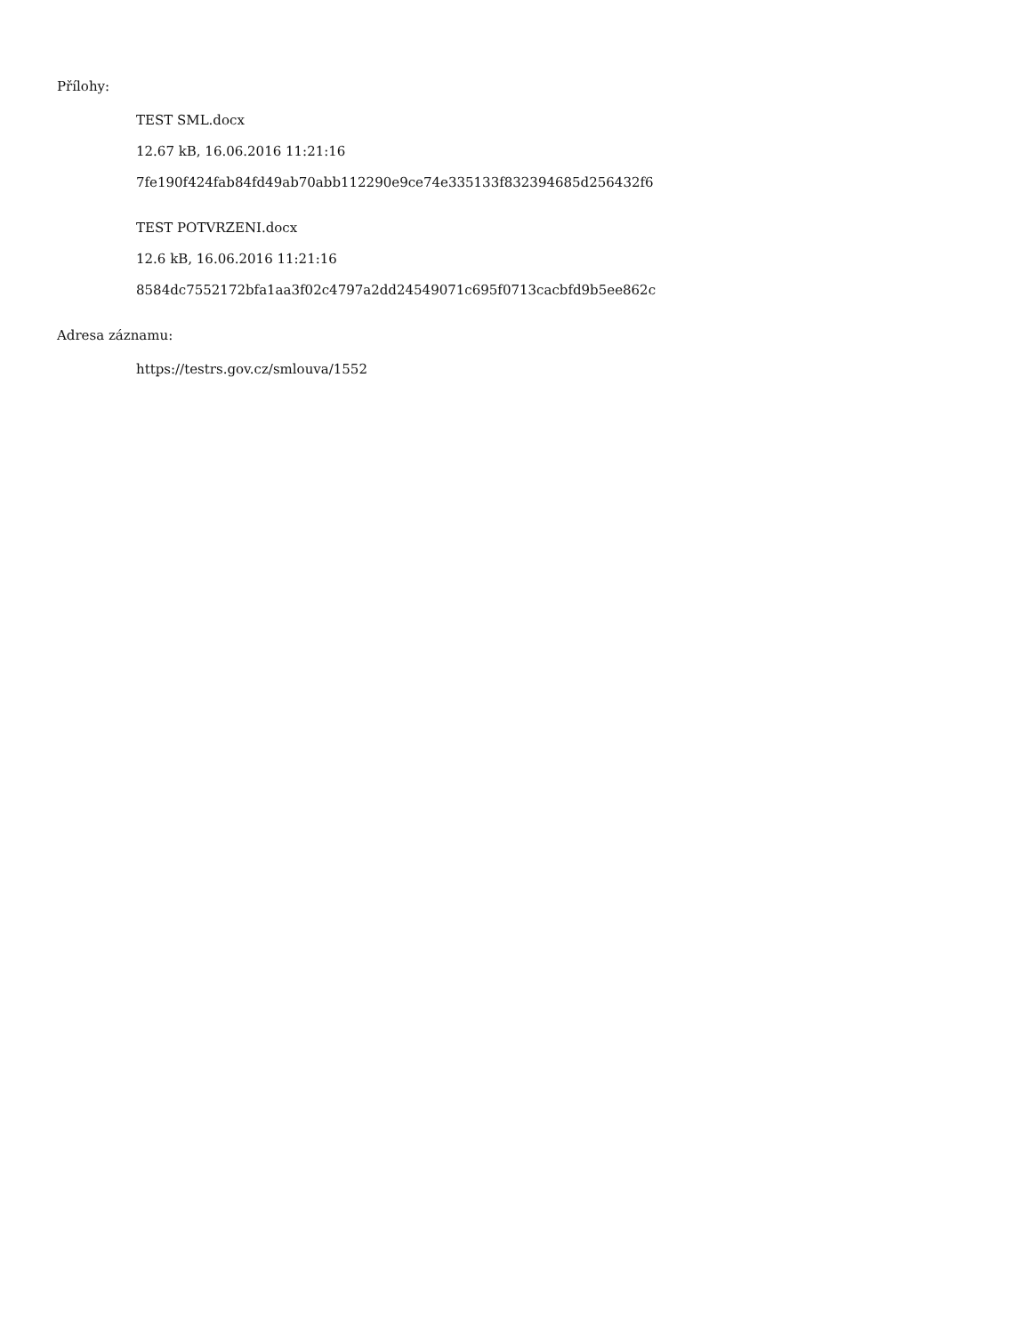Přílohy:
TEST SML.docx
12.67 kB, 16.06.2016 11:21:16
7fe190f424fab84fd49ab70abb112290e9ce74e335133f832394685d256432f6
TEST POTVRZENI.docx
12.6 kB, 16.06.2016 11:21:16
8584dc7552172bfa1aa3f02c4797a2dd24549071c695f0713cacbfd9b5ee862c
Adresa záznamu:
https://testrs.gov.cz/smlouva/1552